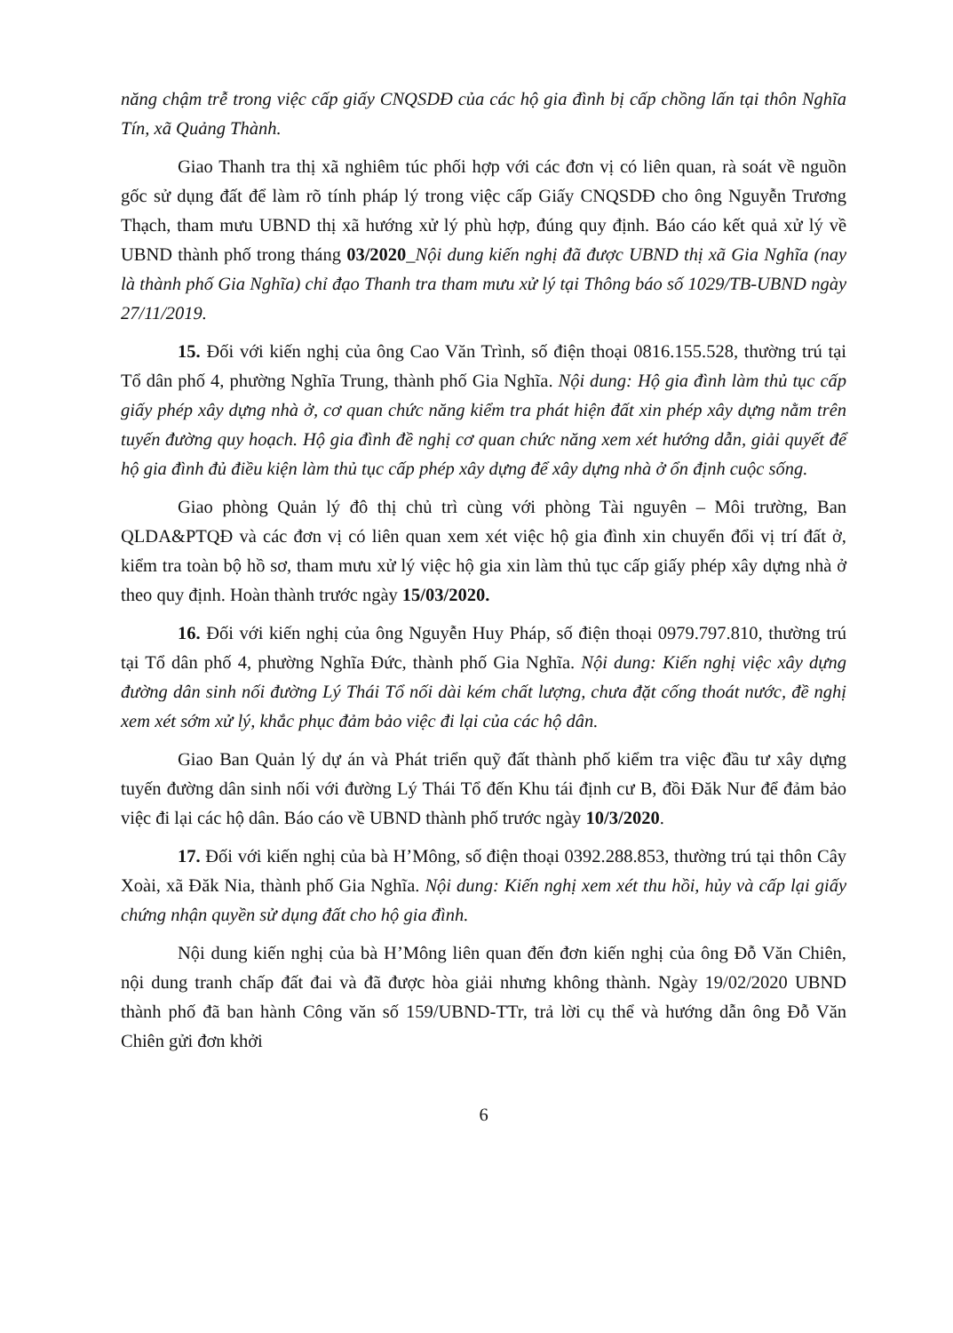năng chậm trễ trong việc cấp giấy CNQSDĐ của các hộ gia đình bị cấp chồng lấn tại thôn Nghĩa Tín, xã Quảng Thành.
Giao Thanh tra thị xã nghiêm túc phối hợp với các đơn vị có liên quan, rà soát về nguồn gốc sử dụng đất để làm rõ tính pháp lý trong việc cấp Giấy CNQSDĐ cho ông Nguyễn Trương Thạch, tham mưu UBND thị xã hướng xử lý phù hợp, đúng quy định. Báo cáo kết quả xử lý về UBND thành phố trong tháng 03/2020_Nội dung kiến nghị đã được UBND thị xã Gia Nghĩa (nay là thành phố Gia Nghĩa) chỉ đạo Thanh tra tham mưu xử lý tại Thông báo số 1029/TB-UBND ngày 27/11/2019.
15. Đối với kiến nghị của ông Cao Văn Trình, số điện thoại 0816.155.528, thường trú tại Tổ dân phố 4, phường Nghĩa Trung, thành phố Gia Nghĩa. Nội dung: Hộ gia đình làm thủ tục cấp giấy phép xây dựng nhà ở, cơ quan chức năng kiểm tra phát hiện đất xin phép xây dựng nằm trên tuyến đường quy hoạch. Hộ gia đình đề nghị cơ quan chức năng xem xét hướng dẫn, giải quyết để hộ gia đình đủ điều kiện làm thủ tục cấp phép xây dựng để xây dựng nhà ở ổn định cuộc sống.
Giao phòng Quản lý đô thị chủ trì cùng với phòng Tài nguyên – Môi trường, Ban QLDA&PTQĐ và các đơn vị có liên quan xem xét việc hộ gia đình xin chuyển đổi vị trí đất ở, kiểm tra toàn bộ hồ sơ, tham mưu xử lý việc hộ gia xin làm thủ tục cấp giấy phép xây dựng nhà ở theo quy định. Hoàn thành trước ngày 15/03/2020.
16. Đối với kiến nghị của ông Nguyễn Huy Pháp, số điện thoại 0979.797.810, thường trú tại Tổ dân phố 4, phường Nghĩa Đức, thành phố Gia Nghĩa. Nội dung: Kiến nghị việc xây dựng đường dân sinh nối đường Lý Thái Tổ nối dài kém chất lượng, chưa đặt cống thoát nước, đề nghị xem xét sớm xử lý, khắc phục đảm bảo việc đi lại của các hộ dân.
Giao Ban Quản lý dự án và Phát triển quỹ đất thành phố kiểm tra việc đầu tư xây dựng tuyến đường dân sinh nối với đường Lý Thái Tổ đến Khu tái định cư B, đồi Đăk Nur để đảm bảo việc đi lại các hộ dân. Báo cáo về UBND thành phố trước ngày 10/3/2020.
17. Đối với kiến nghị của bà H’Mông, số điện thoại 0392.288.853, thường trú tại thôn Cây Xoài, xã Đăk Nia, thành phố Gia Nghĩa. Nội dung: Kiến nghị xem xét thu hồi, hủy và cấp lại giấy chứng nhận quyền sử dụng đất cho hộ gia đình.
Nội dung kiến nghị của bà H’Mông liên quan đến đơn kiến nghị của ông Đỗ Văn Chiên, nội dung tranh chấp đất đai và đã được hòa giải nhưng không thành. Ngày 19/02/2020 UBND thành phố đã ban hành Công văn số 159/UBND-TTr, trả lời cụ thể và hướng dẫn ông Đỗ Văn Chiên gửi đơn khởi
6